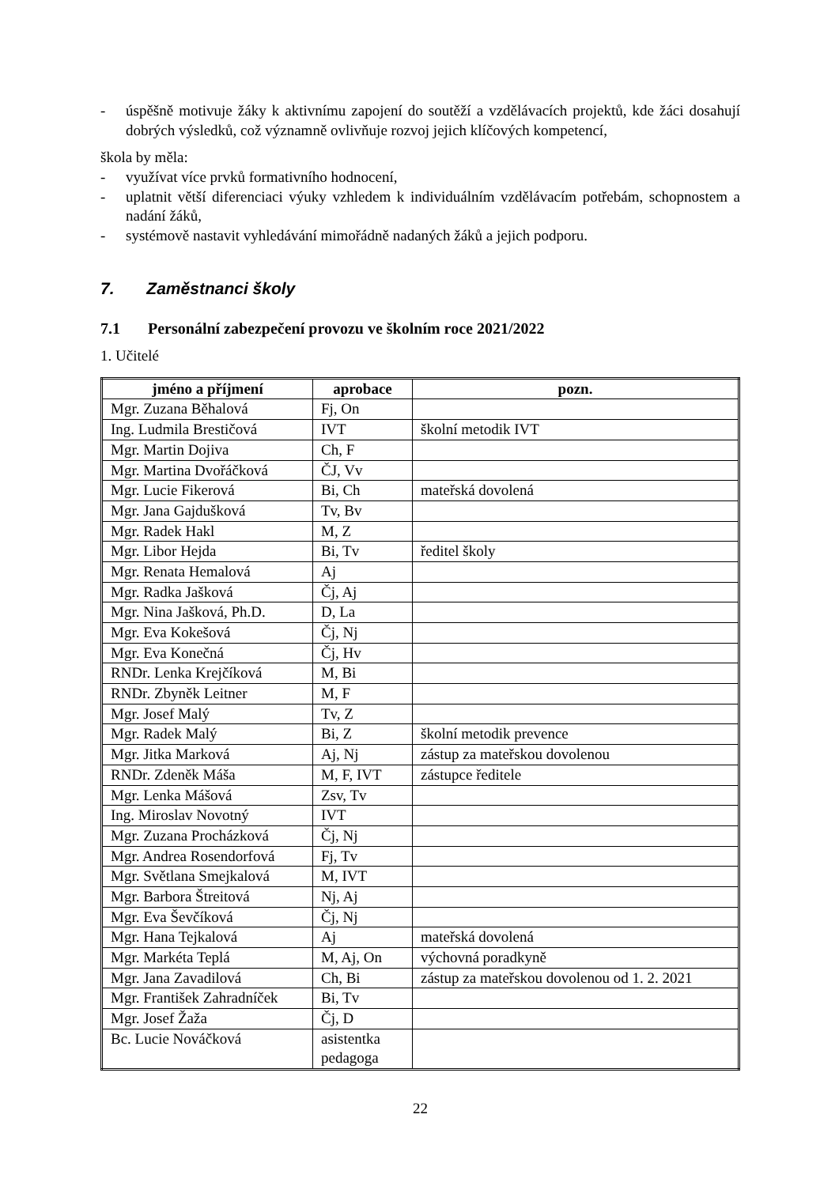- úspěšně motivuje žáky k aktivnímu zapojení do soutěží a vzdělávacích projektů, kde žáci dosahují dobrých výsledků, což významně ovlivňuje rozvoj jejich klíčových kompetencí,
škola by měla:
- využívat více prvků formativního hodnocení,
- uplatnit větší diferenciaci výuky vzhledem k individuálním vzdělávacím potřebám, schopnostem a nadání žáků,
- systémově nastavit vyhledávání mimořádně nadaných žáků a jejich podporu.
7. Zaměstnanci školy
7.1 Personální zabezpečení provozu ve školním roce 2021/2022
1. Učitelé
| jméno a příjmení | aprobace | pozn. |
| --- | --- | --- |
| Mgr. Zuzana Běhalová | Fj, On | |
| Ing. Ludmila Brestičová | IVT | školní metodik IVT |
| Mgr. Martin Dojiva | Ch, F | |
| Mgr. Martina Dvořáčková | ČJ, Vv | |
| Mgr. Lucie Fikerová | Bi, Ch | mateřská dovolená |
| Mgr. Jana Gajdušková | Tv, Bv | |
| Mgr. Radek Hakl | M, Z | |
| Mgr. Libor Hejda | Bi, Tv | ředitel školy |
| Mgr. Renata Hemalová | Aj | |
| Mgr. Radka Jašková | Čj, Aj | |
| Mgr. Nina Jašková, Ph.D. | D, La | |
| Mgr. Eva Kokešová | Čj, Nj | |
| Mgr. Eva Konečná | Čj, Hv | |
| RNDr. Lenka Krejčíková | M, Bi | |
| RNDr. Zbyněk Leitner | M, F | |
| Mgr. Josef Malý | Tv, Z | |
| Mgr. Radek Malý | Bi, Z | školní metodik prevence |
| Mgr. Jitka Marková | Aj, Nj | zástup za mateřskou dovolenou |
| RNDr. Zdeněk Máša | M, F, IVT | zástupce ředitele |
| Mgr. Lenka Mášová | Zsv, Tv | |
| Ing. Miroslav Novotný | IVT | |
| Mgr. Zuzana Procházková | Čj, Nj | |
| Mgr. Andrea Rosendorfová | Fj, Tv | |
| Mgr. Světlana Smejkalová | M, IVT | |
| Mgr. Barbora Štreitová | Nj, Aj | |
| Mgr. Eva Ševčíková | Čj, Nj | |
| Mgr. Hana Tejkalová | Aj | mateřská dovolená |
| Mgr. Markéta Teplá | M, Aj, On | výchovná poradkyně |
| Mgr. Jana Zavadilová | Ch, Bi | zástup za mateřskou dovolenou od 1. 2. 2021 |
| Mgr. František Zahradníček | Bi, Tv | |
| Mgr. Josef Žaža | Čj, D | |
| Bc. Lucie Nováčková | asistentka pedagoga | |
22